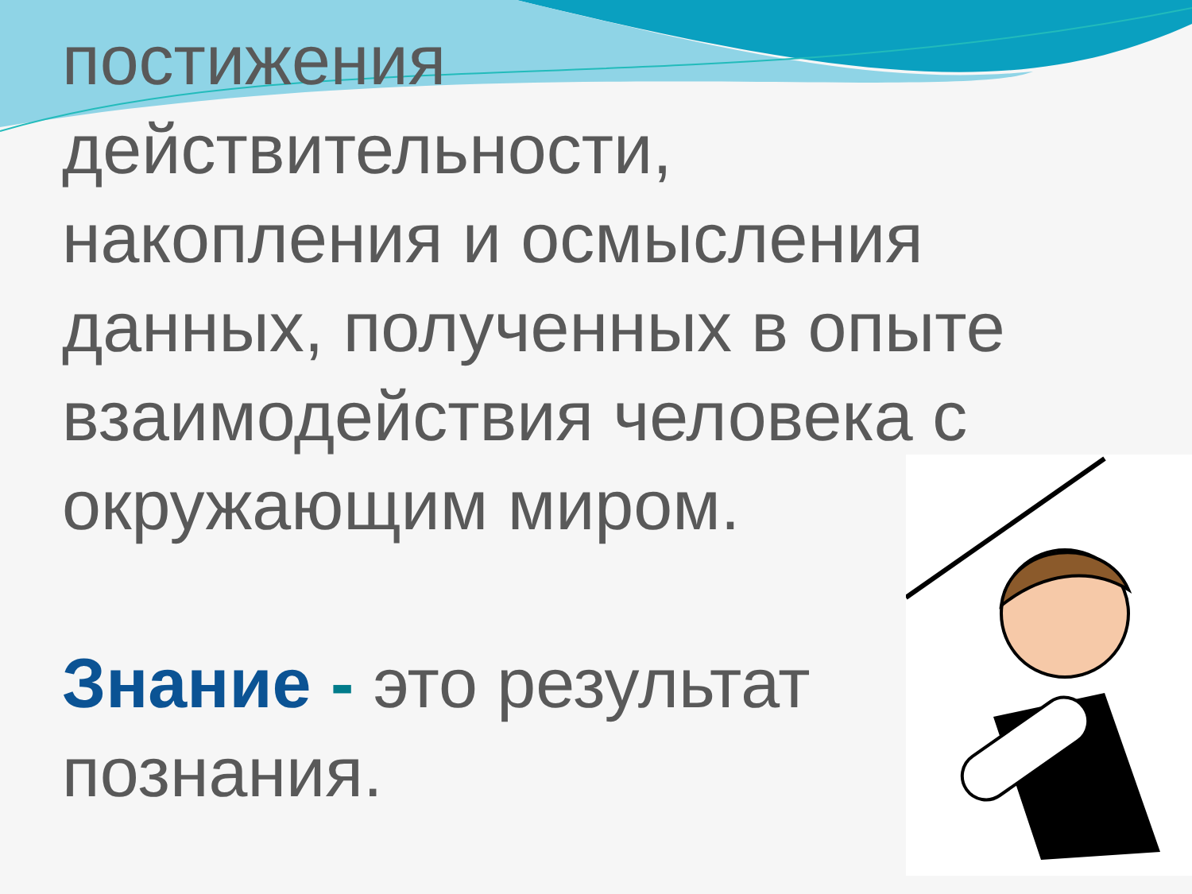постижения
действительности,
накопления и осмысления
данных, полученных в опыте
взаимодействия человека с
окружающим миром.
Знание - это результат
познания.